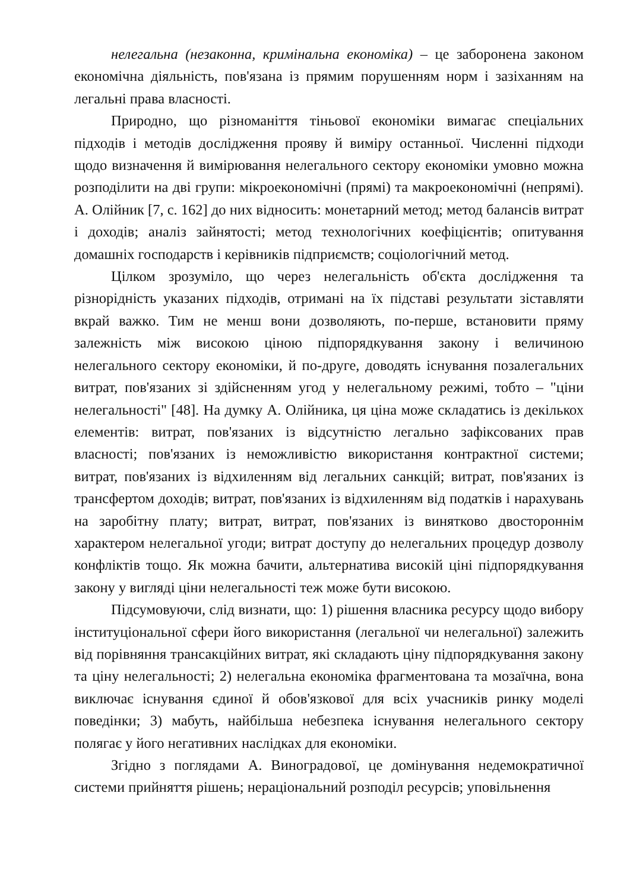нелегальна (незаконна, кримінальна економіка) – це заборонена законом економічна діяльність, пов'язана із прямим порушенням норм і зазіханням на легальні права власності.
Природно, що різноманіття тіньової економіки вимагає спеціальних підходів і методів дослідження прояву й виміру останньої. Численні підходи щодо визначення й вимірювання нелегального сектору економіки умовно можна розподілити на дві групи: мікроекономічні (прямі) та макроекономічні (непрямі). А. Олійник [7, с. 162] до них відносить: монетарний метод; метод балансів витрат і доходів; аналіз зайнятості; метод технологічних коефіцієнтів; опитування домашніх господарств і керівників підприємств; соціологічний метод.
Цілком зрозуміло, що через нелегальність об'єкта дослідження та різнорідність указаних підходів, отримані на їх підставі результати зіставляти вкрай важко. Тим не менш вони дозволяють, по-перше, встановити пряму залежність між високою ціною підпорядкування закону і величиною нелегального сектору економіки, й по-друге, доводять існування позалегальних витрат, пов'язаних зі здійсненням угод у нелегальному режимі, тобто – "ціни нелегальності" [48]. На думку А. Олійника, ця ціна може складатись із декількох елементів: витрат, пов'язаних із відсутністю легально зафіксованих прав власності; пов'язаних із неможливістю використання контрактної системи; витрат, пов'язаних із відхиленням від легальних санкцій; витрат, пов'язаних із трансфертом доходів; витрат, пов'язаних із відхиленням від податків і нарахувань на заробітну плату; витрат, витрат, пов'язаних із винятково двостороннім характером нелегальної угоди; витрат доступу до нелегальних процедур дозволу конфліктів тощо. Як можна бачити, альтернатива високій ціні підпорядкування закону у вигляді ціни нелегальності теж може бути високою.
Підсумовуючи, слід визнати, що: 1) рішення власника ресурсу щодо вибору інституціональної сфери його використання (легальної чи нелегальної) залежить від порівняння трансакційних витрат, які складають ціну підпорядкування закону та ціну нелегальності; 2) нелегальна економіка фрагментована та мозаїчна, вона виключає існування єдиної й обов'язкової для всіх учасників ринку моделі поведінки; 3) мабуть, найбільша небезпека існування нелегального сектору полягає у його негативних наслідках для економіки.
Згідно з поглядами А. Виноградової, це домінування недемократичної системи прийняття рішень; нераціональний розподіл ресурсів; уповільнення